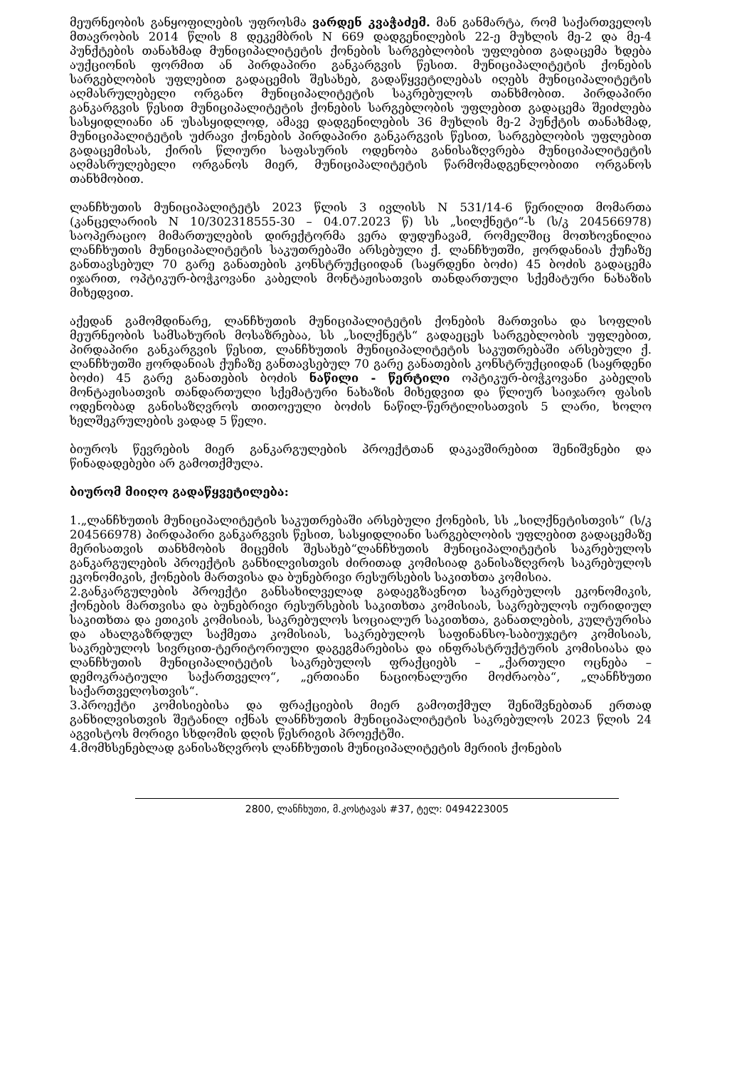მეურნეობის განყოფილების უფროსმა ვარდენ კვაჭაძემ. მან განმარტა, რომ საქართველოს მთავრობის 2014 წლის 8 დეკემბრის N 669 დადგენილების 22-ე მუხლის მე-2 და მე-4 პუნქტების თანახმად მუნიციპალიტეტის ქონების სარგებლობის უფლებით გადაცემა ხდება აუქციონის ფორმით ან პირდაპირი განკარგვის წესით. მუნიციპალიტეტის ქონების სარგებლობის უფლებით გადაცემის შესახებ, გადაწყვეტილებას იღებს მუნიციპალიტეტის აღმასრულებელი ორგანო მუნიციპალიტეტის საკრებულოს თანხმობით. პირდაპირი განკარგვის წესით მუნიციპალიტეტის ქონების სარგებლობის უფლებით გადაცემა შეიძლება სასყიდლიანი ან უსასყიდლოდ, ამავე დადგენილების 36 მუხლის მე-2 პუნქტის თანახმად, მუნიციპალიტეტის უძრავი ქონების პირდაპირი განკარგვის წესით, სარგებლობის უფლებით გადაცემისას, ქირის წლიური საფასურის ოდენობა განისაზღვრება მუნიციპალიტეტის აღმასრულებელი ორგანოს მიერ, მუნიციპალიტეტის წარმომადგენლობითი ორგანოს თანხმობით.
ლანჩხუთის მუნიციპალიტეტს 2023 წლის 3 ივლისს N 531/14-6 წერილით მომართა (კანცელარიის N 10/302318555-30 – 04.07.2023 წ) სს „სილქნეტი“-ს (ს/კ 204566978) საოპერაციო მიმართულების დირექტორმა ვერა დუდუჩავამ, რომელშიც მოთხოვნილია ლანჩხუთის მუნიციპალიტეტის საკუთრებაში არსებული ქ. ლანჩხუთში, ჟორდანიას ქუჩაზე განთავსებულ 70 გარე განათების კონსტრუქციიდან (საყრდენი ბოძი) 45 ბოძის გადაცემა იჯარით, ოპტიკურ-ბოჭკოვანი კაბელის მონტაჟისათვის თანდართული სქემატური ნახაზის მიხედვით.
აქედან გამომდინარე, ლანჩხუთის მუნიციპალიტეტის ქონების მართვისა და სოფლის მეურნეობის სამსახურის მოსაზრებაა, სს „სილქნეტს“ გადაეცეს სარგებლობის უფლებით, პირდაპირი განკარგვის წესით, ლანჩხუთის მუნიციპალიტეტის საკუთრებაში არსებული ქ. ლანჩხუთში ჟორდანიას ქუჩაზე განთავსებულ 70 გარე განათების კონსტრუქციიდან (საყრდენი ბოძი) 45 გარე განათების ბოძის ნაწილი - წერტილი ოპტიკურ-ბოჭკოვანი კაბელის მონტაჟისათვის თანდართული სქემატური ნახაზის მიხედვით და წლიურ საიჯარო ფასის ოდენობად განისაზღვროს თითოეული ბოძის ნაწილ-წერტილისათვის 5 ლარი, ხოლო ხელშეკრულების ვადად 5 წელი.
ბიუროს წევრების მიერ განკარგულების პროექტთან დაკავშირებით შენიშვნები და წინადადებები არ გამოთქმულა.
ბიურომ მიიღო გადაწყვეტილება:
1.„ლანჩხუთის მუნიციპალიტეტის საკუთრებაში არსებული ქონების, სს „სილქნეტისთვის“ (ს/კ 204566978) პირდაპირი განკარგვის წესით, სასყიდლიანი სარგებლობის უფლებით გადაცემაზე მერისათვის თანხმობის მიცემის შესახებ“ლანჩხუთის მუნიციპალიტეტის საკრებულოს განკარგულების პროექტის განხილვისთვის ძირითად კომისიად განისაზღვროს საკრებულოს ეკონომიკის, ქონების მართვისა და ბუნებრივი რესურსების საკითხთა კომისია.
2.განკარგულების პროექტი განსახილველად გადაეგზავნოთ საკრებულოს ეკონომიკის, ქონების მართვისა და ბუნებრივი რესურსების საკითხთა კომისიას, საკრებულოს იურიდიულ საკითხთა და ეთიკის კომისიას, საკრებულოს სოციალურ საკითხთა, განათლების, კულტურისა და ახალგაზრდულ საქმეთა კომისიას, საკრებულოს საფინანსო-საბიუჯეტო კომისიას, საკრებულოს სივრცით-ტერიტორიული დაგეგმარებისა და ინფრასტრუქტურის კომისიასა და ლანჩხუთის მუნიციპალიტეტის საკრებულოს ფრაქციებს – „ქართული ოცნება – დემოკრატიული საქართველო“, „ერთიანი ნაციონალური მოძრაობა“, „ლანჩხუთი საქართველოსთვის“.
3.პროექტი კომისიებისა და ფრაქციების მიერ გამოთქმულ შენიშვნებთან ერთად განხილვისთვის შეტანილ იქნას ლანჩხუთის მუნიციპალიტეტის საკრებულოს 2023 წლის 24 აგვისტოს მორიგი სხდომის დღის წესრიგის პროექტში.
4.მომხსენებლად განისაზღვროს ლანჩხუთის მუნიციპალიტეტის მერიის ქონების
2800, ლანჩხუთი, მ.კოსტავას #37, ტელ: 0494223005